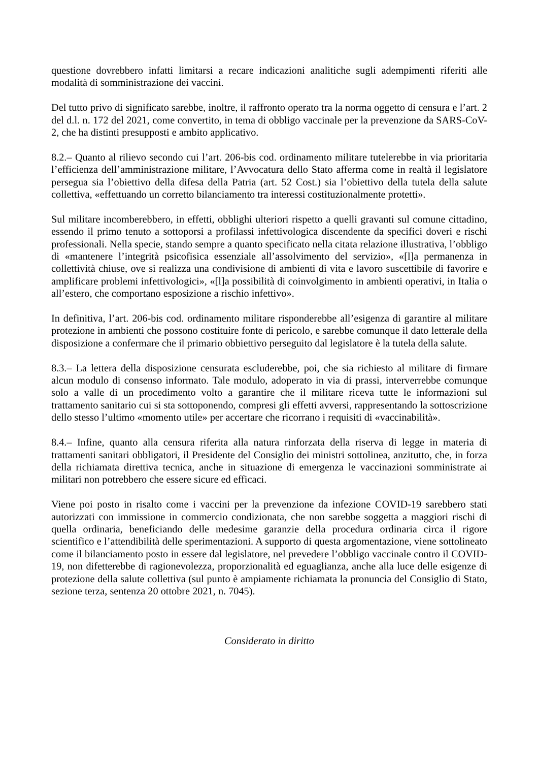questione dovrebbero infatti limitarsi a recare indicazioni analitiche sugli adempimenti riferiti alle modalità di somministrazione dei vaccini.
Del tutto privo di significato sarebbe, inoltre, il raffronto operato tra la norma oggetto di censura e l’art. 2 del d.l. n. 172 del 2021, come convertito, in tema di obbligo vaccinale per la prevenzione da SARS-CoV-2, che ha distinti presupposti e ambito applicativo.
8.2.– Quanto al rilievo secondo cui l’art. 206-bis cod. ordinamento militare tutelerebbe in via prioritaria l’efficienza dell’amministrazione militare, l’Avvocatura dello Stato afferma come in realtà il legislatore persegua sia l’obiettivo della difesa della Patria (art. 52 Cost.) sia l’obiettivo della tutela della salute collettiva, «effettuando un corretto bilanciamento tra interessi costituzionalmente protetti».
Sul militare incomberebbero, in effetti, obblighi ulteriori rispetto a quelli gravanti sul comune cittadino, essendo il primo tenuto a sottoporsi a profilassi infettivologica discendente da specifici doveri e rischi professionali. Nella specie, stando sempre a quanto specificato nella citata relazione illustrativa, l’obbligo di «mantenere l’integrità psicofisica essenziale all’assolvimento del servizio», «[l]a permanenza in collettività chiuse, ove si realizza una condivisione di ambienti di vita e lavoro suscettibile di favorire e amplificare problemi infettivologici», «[l]a possibilità di coinvolgimento in ambienti operativi, in Italia o all’estero, che comportano esposizione a rischio infettivo».
In definitiva, l’art. 206-bis cod. ordinamento militare risponderebbe all’esigenza di garantire al militare protezione in ambienti che possono costituire fonte di pericolo, e sarebbe comunque il dato letterale della disposizione a confermare che il primario obbiettivo perseguito dal legislatore è la tutela della salute.
8.3.– La lettera della disposizione censurata escluderebbe, poi, che sia richiesto al militare di firmare alcun modulo di consenso informato. Tale modulo, adoperato in via di prassi, interverrebbe comunque solo a valle di un procedimento volto a garantire che il militare riceva tutte le informazioni sul trattamento sanitario cui si sta sottoponendo, compresi gli effetti avversi, rappresentando la sottoscrizione dello stesso l’ultimo «momento utile» per accertare che ricorrano i requisiti di «vaccinabilità».
8.4.– Infine, quanto alla censura riferita alla natura rinforzata della riserva di legge in materia di trattamenti sanitari obbligatori, il Presidente del Consiglio dei ministri sottolinea, anzitutto, che, in forza della richiamata direttiva tecnica, anche in situazione di emergenza le vaccinazioni somministrate ai militari non potrebbero che essere sicure ed efficaci.
Viene poi posto in risalto come i vaccini per la prevenzione da infezione COVID-19 sarebbero stati autorizzati con immissione in commercio condizionata, che non sarebbe soggetta a maggiori rischi di quella ordinaria, beneficiando delle medesime garanzie della procedura ordinaria circa il rigore scientifico e l’attendibilità delle sperimentazioni. A supporto di questa argomentazione, viene sottolineato come il bilanciamento posto in essere dal legislatore, nel prevedere l’obbligo vaccinale contro il COVID-19, non difetterebbe di ragionevolezza, proporzionalità ed eguaglianza, anche alla luce delle esigenze di protezione della salute collettiva (sul punto è ampiamente richiamata la pronuncia del Consiglio di Stato, sezione terza, sentenza 20 ottobre 2021, n. 7045).
Considerato in diritto